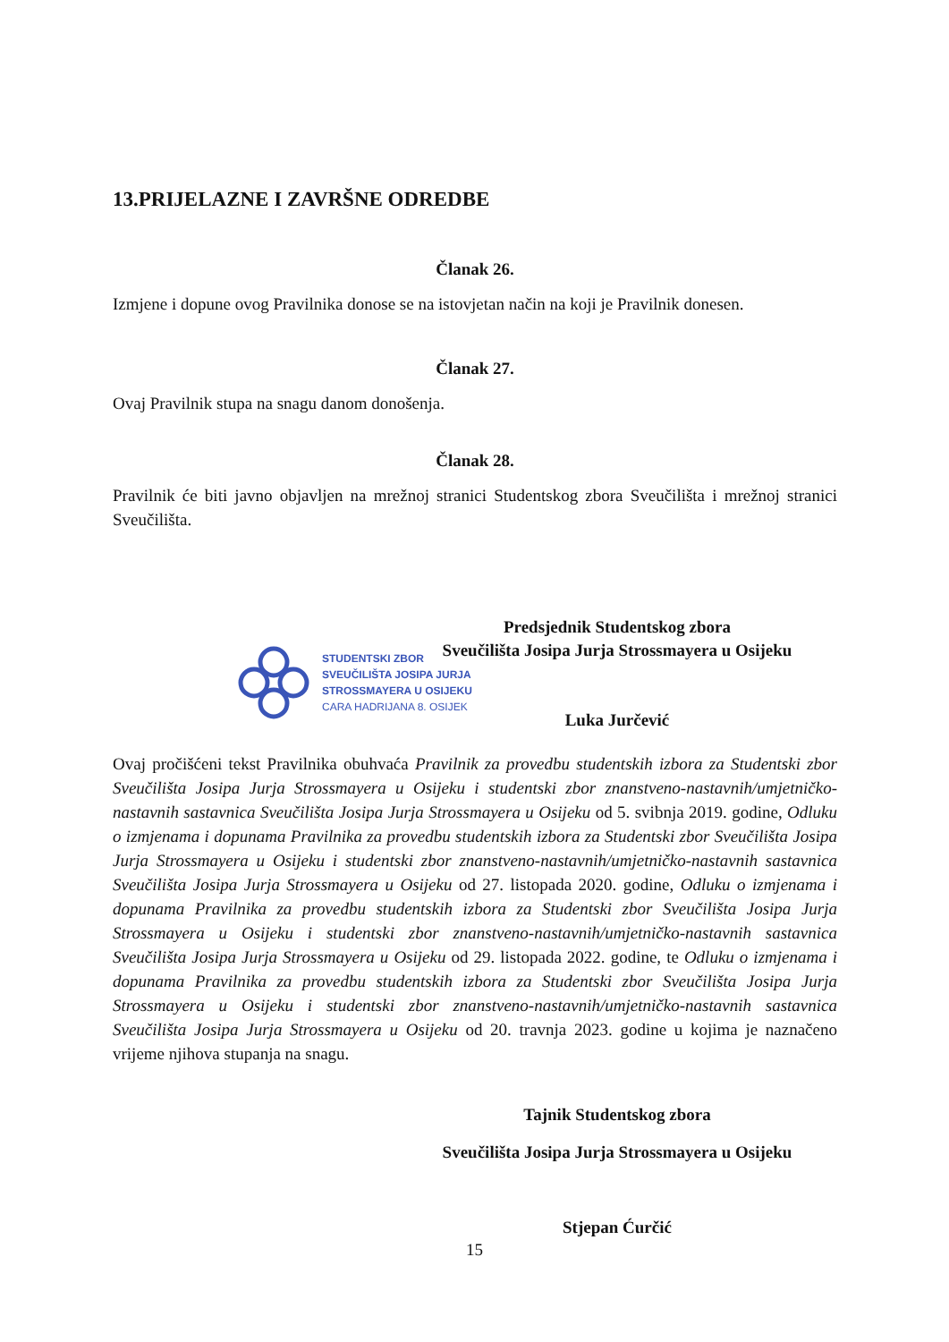13.PRIJELAZNE I ZAVRŠNE ODREDBE
Članak 26.
Izmjene i dopune ovog Pravilnika donose se na istovjetan način na koji je Pravilnik donesen.
Članak 27.
Ovaj Pravilnik stupa na snagu danom donošenja.
Članak 28.
Pravilnik će biti javno objavljen na mrežnoj stranici Studentskog zbora Sveučilišta i mrežnoj stranici Sveučilišta.
STUDENTSKI ZBOR
SVEUČILIŠTA JOSIPA JURJA
STROSSMAYERA U OSIJEKU
CARA HADRIJANA 8. OSIJEK
Predsjednik Studentskog zbora
Sveučilišta Josipa Jurja Strossmayera u Osijeku
Luka Jurčević
Ovaj pročišćeni tekst Pravilnika obuhvaća Pravilnik za provedbu studentskih izbora za Studentski zbor Sveučilišta Josipa Jurja Strossmayera u Osijeku i studentski zbor znanstveno-nastavnih/umjetničko-nastavnih sastavnica Sveučilišta Josipa Jurja Strossmayera u Osijeku od 5. svibnja 2019. godine, Odluku o izmjenama i dopunama Pravilnika za provedbu studentskih izbora za Studentski zbor Sveučilišta Josipa Jurja Strossmayera u Osijeku i studentski zbor znanstveno-nastavnih/umjetničko-nastavnih sastavnica Sveučilišta Josipa Jurja Strossmayera u Osijeku od 27. listopada 2020. godine, Odluku o izmjenama i dopunama Pravilnika za provedbu studentskih izbora za Studentski zbor Sveučilišta Josipa Jurja Strossmayera u Osijeku i studentski zbor znanstveno-nastavnih/umjetničko-nastavnih sastavnica Sveučilišta Josipa Jurja Strossmayera u Osijeku od 29. listopada 2022. godine, te Odluku o izmjenama i dopunama Pravilnika za provedbu studentskih izbora za Studentski zbor Sveučilišta Josipa Jurja Strossmayera u Osijeku i studentski zbor znanstveno-nastavnih/umjetničko-nastavnih sastavnica Sveučilišta Josipa Jurja Strossmayera u Osijeku od 20. travnja 2023. godine u kojima je naznačeno vrijeme njihova stupanja na snagu.
Tajnik Studentskog zbora
Sveučilišta Josipa Jurja Strossmayera u Osijeku
Stjepan Ćurčić
15